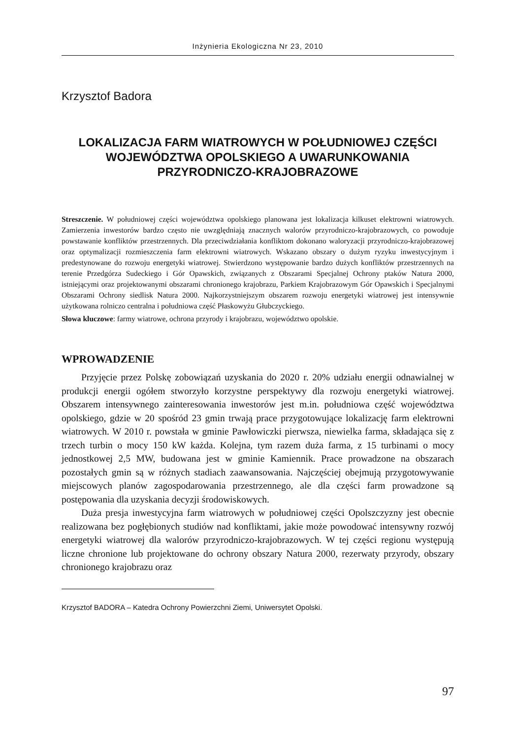Inżynieria Ekologiczna Nr 23, 2010
Krzysztof Badora
LOKALIZACJA FARM WIATROWYCH W POŁUDNIOWEJ CZĘŚCI WOJEWÓDZTWA OPOLSKIEGO A UWARUNKOWANIA PRZYRODNICZO-KRAJOBRAZOWE
Streszczenie. W południowej części województwa opolskiego planowana jest lokalizacja kilkuset elektrowni wiatrowych. Zamierzenia inwestorów bardzo często nie uwzględniają znacznych walorów przyrodniczo-krajobrazowych, co powoduje powstawanie konfliktów przestrzennych. Dla przeciwdziałania konfliktom dokonano waloryzacji przyrodniczo-krajobrazowej oraz optymalizacji rozmieszczenia farm elektrowni wiatrowych. Wskazano obszary o dużym ryzyku inwestycyjnym i predestynowane do rozwoju energetyki wiatrowej. Stwierdzono występowanie bardzo dużych konfliktów przestrzennych na terenie Przedgórza Sudeckiego i Gór Opawskich, związanych z Obszarami Specjalnej Ochrony ptaków Natura 2000, istniejącymi oraz projektowanymi obszarami chronionego krajobrazu, Parkiem Krajobrazowym Gór Opawskich i Specjalnymi Obszarami Ochrony siedlisk Natura 2000. Najkorzystniejszym obszarem rozwoju energetyki wiatrowej jest intensywnie użytkowana rolniczo centralna i południowa część Płaskowyżu Głubczyckiego.
Słowa kluczowe: farmy wiatrowe, ochrona przyrody i krajobrazu, województwo opolskie.
WPROWADZENIE
Przyjęcie przez Polskę zobowiązań uzyskania do 2020 r. 20% udziału energii odnawialnej w produkcji energii ogółem stworzyło korzystne perspektywy dla rozwoju energetyki wiatrowej. Obszarem intensywnego zainteresowania inwestorów jest m.in. południowa część województwa opolskiego, gdzie w 20 spośród 23 gmin trwają prace przygotowujące lokalizację farm elektrowni wiatrowych. W 2010 r. powstała w gminie Pawłowiczki pierwsza, niewielka farma, składająca się z trzech turbin o mocy 150 kW każda. Kolejna, tym razem duża farma, z 15 turbinami o mocy jednostkowej 2,5 MW, budowana jest w gminie Kamiennik. Prace prowadzone na obszarach pozostałych gmin są w różnych stadiach zaawansowania. Najczęściej obejmują przygotowywanie miejscowych planów zagospodarowania przestrzennego, ale dla części farm prowadzone są postępowania dla uzyskania decyzji środowiskowych.
Duża presja inwestycyjna farm wiatrowych w południowej części Opolszczyzny jest obecnie realizowana bez pogłębionych studiów nad konfliktami, jakie może powodować intensywny rozwój energetyki wiatrowej dla walorów przyrodniczo-krajobrazowych. W tej części regionu występują liczne chronione lub projektowane do ochrony obszary Natura 2000, rezerwaty przyrody, obszary chronionego krajobrazu oraz
Krzysztof BADORA – Katedra Ochrony Powierzchni Ziemi, Uniwersytet Opolski.
97